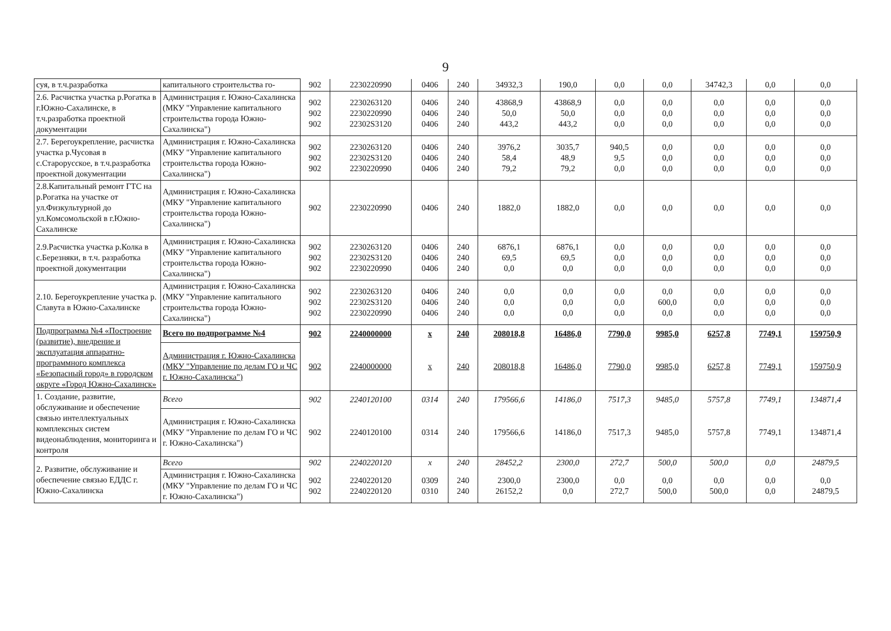9
| суя, в т.ч.разработка | капитального строительства го- | 902 | 2230220990 | 0406 | 240 | 34932,3 | 190,0 | 0,0 | 0,0 | 34742,3 | 0,0 | 0,0 |
| 2.6. Расчистка участка р.Рогатка в г.Южно-Сахалинске, в т.ч.разработка проектной документации | Администрация г. Южно-Сахалинска (МКУ "Управление капитального строительства города Южно-Сахалинска") | 902 902 902 | 2230263120 2230220990 22302S3120 | 0406 0406 0406 | 240 240 240 | 43868,9 50,0 443,2 | 43868,9 50,0 443,2 | 0,0 0,0 0,0 | 0,0 0,0 0,0 | 0,0 0,0 0,0 | 0,0 0,0 0,0 | 0,0 0,0 0,0 |
| 2.7. Берегоукрепление, расчистка участка р.Чусовая в с.Старорусское, в т.ч.разработка проектной документации | Администрация г. Южно-Сахалинска (МКУ "Управление капитального строительства города Южно-Сахалинска") | 902 902 902 | 2230263120 22302S3120 2230220990 | 0406 0406 0406 | 240 240 240 | 3976,2 58,4 79,2 | 3035,7 48,9 79,2 | 940,5 9,5 0,0 | 0,0 0,0 0,0 | 0,0 0,0 0,0 | 0,0 0,0 0,0 | 0,0 0,0 0,0 |
| 2.8.Капитальный ремонт ГТС на р.Рогатка на участке от ул.Физкультурной до ул.Комсомольской в г.Южно-Сахалинске | Администрация г. Южно-Сахалинска (МКУ "Управление капитального строительства города Южно-Сахалинска") | 902 | 2230220990 | 0406 | 240 | 1882,0 | 1882,0 | 0,0 | 0,0 | 0,0 | 0,0 | 0,0 |
| 2.9.Расчистка участка р.Колка в с.Березняки, в т.ч. разработка проектной документации | Администрация г. Южно-Сахалинска (МКУ "Управление капитального строительства города Южно-Сахалинска") | 902 902 902 | 2230263120 22302S3120 2230220990 | 0406 0406 0406 | 240 240 240 | 6876,1 69,5 0,0 | 6876,1 69,5 0,0 | 0,0 0,0 0,0 | 0,0 0,0 0,0 | 0,0 0,0 0,0 | 0,0 0,0 0,0 | 0,0 0,0 0,0 |
| 2.10. Берегоукрепление участка р. Славута в Южно-Сахалинске | Администрация г. Южно-Сахалинска (МКУ "Управление капитального строительства города Южно-Сахалинска") | 902 902 902 | 2230263120 22302S3120 2230220990 | 0406 0406 0406 | 240 240 240 | 0,0 0,0 0,0 | 0,0 0,0 0,0 | 0,0 0,0 0,0 | 0,0 600,0 0,0 | 0,0 0,0 0,0 | 0,0 0,0 0,0 | 0,0 0,0 0,0 |
| Подпрограмма №4 «Построение (развитие), внедрение и эксплуатация аппаратно-программного комплекса «Безопасный город» в городском округе «Город Южно-Сахалинск» | Всего по подпрограмме №4 | 902 | 2240000000 | х | 240 | 208018,8 | 16486,0 | 7790,0 | 9985,0 | 6257,8 | 7749,1 | 159750,9 |
| | Администрация г. Южно-Сахалинска (МКУ "Управление по делам ГО и ЧС г. Южно-Сахалинска") | 902 | 2240000000 | х | 240 | 208018,8 | 16486,0 | 7790,0 | 9985,0 | 6257,8 | 7749,1 | 159750,9 |
| 1. Создание, развитие, обслуживание и обеспечение связью интеллектуальных комплексных систем видеонаблюдения, мониторинга и контроля | Всего | 902 | 2240120100 | 0314 | 240 | 179566,6 | 14186,0 | 7517,3 | 9485,0 | 5757,8 | 7749,1 | 134871,4 |
| | Администрация г. Южно-Сахалинска (МКУ "Управление по делам ГО и ЧС г. Южно-Сахалинска") | 902 | 2240120100 | 0314 | 240 | 179566,6 | 14186,0 | 7517,3 | 9485,0 | 5757,8 | 7749,1 | 134871,4 |
| 2. Развитие, обслуживание и обеспечение связью ЕДДС г. Южно-Сахалинска | Всего | 902 | 2240220120 | х | 240 | 28452,2 | 2300,0 | 272,7 | 500,0 | 500,0 | 0,0 | 24879,5 |
| | Администрация г. Южно-Сахалинска (МКУ "Управление по делам ГО и ЧС г. Южно-Сахалинска") | 902 902 | 2240220120 2240220120 | 0309 0310 | 240 240 | 2300,0 26152,2 | 2300,0 0,0 | 0,0 272,7 | 0,0 500,0 | 0,0 500,0 | 0,0 0,0 | 0,0 24879,5 |